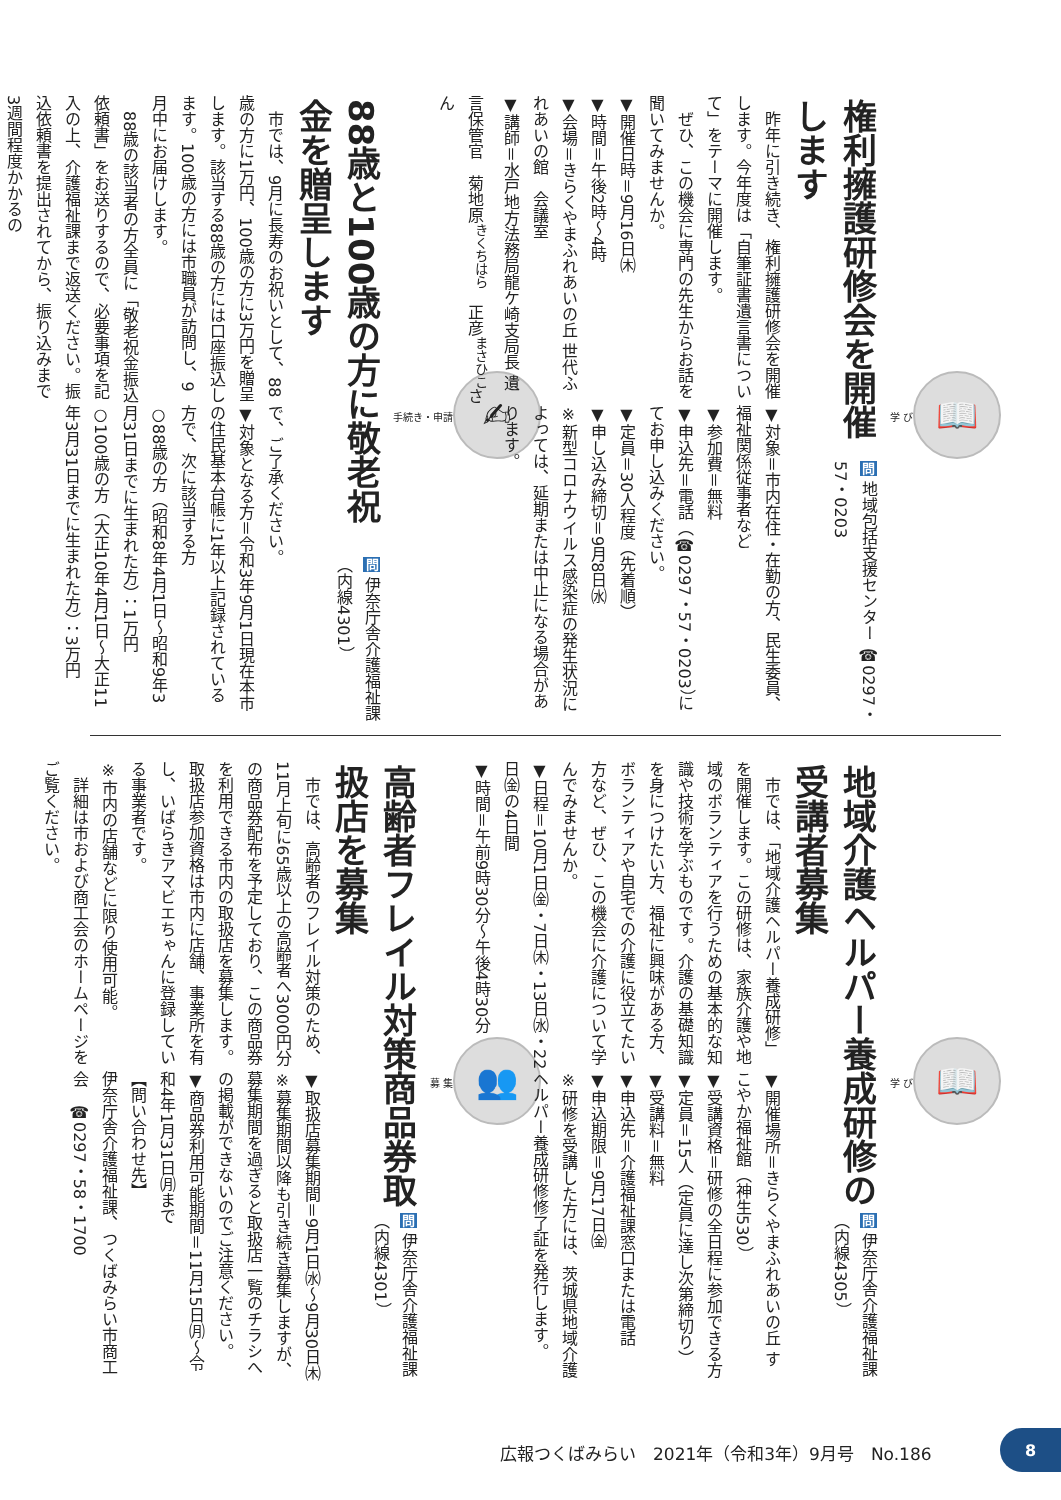📖
学 び
権利擁護研修会を開催します
問 地域包括支援センター ☎0297・57・0203
　昨年に引き続き、権利擁護研修会を開催します。今年度は「自筆証書遺言書について」をテーマに開催します。
　ぜひ、この機会に専門の先生からお話を聞いてみませんか。
▼開催日時＝9月16日㈭
▼時間＝午後2時～4時
▼会場＝きらくやまふれあいの丘 世代ふれあいの館　会議室
▼講師＝水戸地方法務局龍ケ崎支局長 遺言保管官　菊地原<sup>きくちはら</sup>　正彦<sup>まさひこ</sup>さん
▼対象＝市内在住・在勤の方、民生委員、福祉関係従事者など
▼参加費＝無料
▼申込先＝電話（☎0297・57・0203）にてお申し込みください。
▼定員＝30人程度（先着順）
▼申し込み締切＝9月8日㈬
※新型コロナウイルス感染症の発生状況によっては、延期または中止になる場合があります。
✍
手続き・申請
88歳と100歳の方に敬老祝金を贈呈します
問 伊奈庁舎介護福祉課（内線4301）
　市では、9月に長寿のお祝いとして、88歳の方に1万円、100歳の方に3万円を贈呈します。該当する88歳の方には口座振込します。100歳の方には市職員が訪問し、9月中にお届けします。
　88歳の該当者の方全員に「敬老祝金振込依頼書」をお送りするので、必要事項を記入の上、介護福祉課まで返送ください。振込依頼書を提出されてから、振り込みまで3週間程度かかるの
で、ご了承ください。
▼対象となる方＝令和3年9月1日現在本市の住民基本台帳に1年以上記録されている方で、次に該当する方
○88歳の方（昭和8年4月1日～昭和9年3月31日までに生まれた方）：1万円
○100歳の方（大正10年4月1日～大正11年3月31日までに生まれた方）：3万円
📖
学 び
地域介護ヘルパー養成研修の受講者募集
問 伊奈庁舎介護福祉課（内線4305）
　市では、「地域介護ヘルパー養成研修」を開催します。この研修は、家族介護や地域のボランティアを行うための基本的な知識や技術を学ぶものです。介護の基礎知識を身につけたい方、福祉に興味がある方、ボランティアや自宅での介護に役立てたい方など、ぜひ、この機会に介護について学んでみませんか。
▼日程＝10月1日㈮・7日㈭・13日㈬・22日㈮の4日間
▼時間＝午前9時30分～午後4時30分
▼開催場所＝きらくやまふれあいの丘 すこやか福祉館（神生530）
▼受講資格＝研修の全日程に参加できる方
▼定員＝15人（定員に達し次第締切り）
▼受講料＝無料
▼申込先＝介護福祉課窓口または電話
▼申込期限＝9月17日㈮
※研修を受講した方には、茨城県地域介護ヘルパー養成研修修了証を発行します。
👥
募 集
高齢者フレイル対策商品券取扱店を募集
問 伊奈庁舎介護福祉課（内線4301）
　市では、高齢者のフレイル対策のため、11月上旬に65歳以上の高齢者へ3000円分の商品券配布を予定しており、この商品券を利用できる市内の取扱店を募集します。取扱店参加資格は市内に店舗、事業所を有し、いばらきアマビエちゃんに登録している事業者です。
※市内の店舗などに限り使用可能。
　詳細は市および商工会のホームページをご覧ください。
▼取扱店募集期間＝9月1日㈬～9月30日㈭
※募集期間以降も引き続き募集しますが、募集期間を過ぎると取扱店一覧のチラシへの掲載ができないのでご注意ください。
▼商品券利用可能期間＝11月15日㈪～令和4年1月31日㈪まで
【問い合わせ先】
伊奈庁舎介護福祉課、つくばみらい市商工会　☎0297・58・1700
広報つくばみらい　2021年（令和3年）9月号　No.186
8